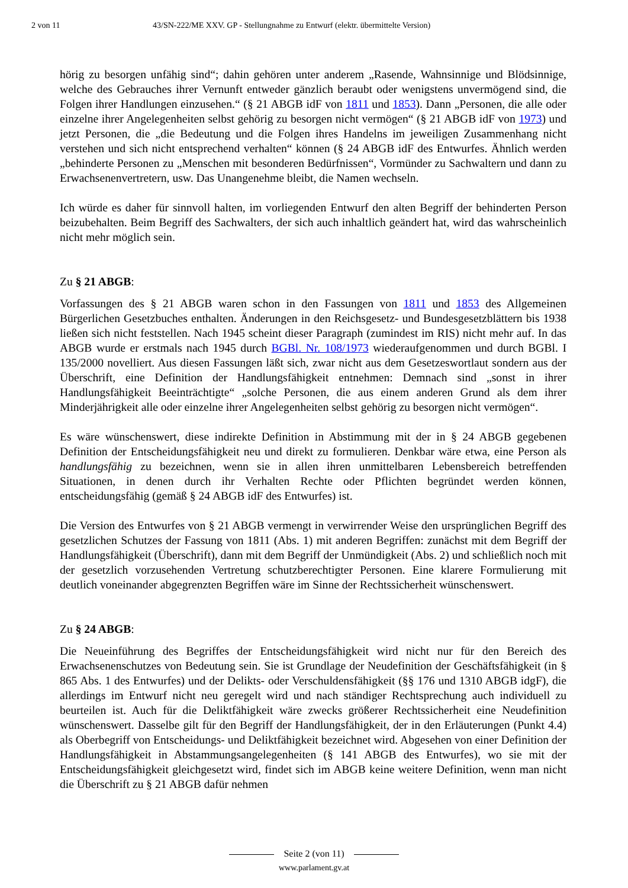2 von 11 43/SN-222/ME XXV. GP - Stellungnahme zu Entwurf (elektr. übermittelte Version)
hörig zu besorgen unfähig sind“; dahin gehören unter anderem „Rasende, Wahnsinnige und Blödsinnige, welche des Gebrauches ihrer Vernunft entweder gänzlich beraubt oder wenigstens unvermögend sind, die Folgen ihrer Handlungen einzusehen.“ (§ 21 ABGB idF von 1811 und 1853). Dann „Personen, die alle oder einzelne ihrer Angelegenheiten selbst gehörig zu besorgen nicht vermögen“ (§ 21 ABGB idF von 1973) und jetzt Personen, die „die Bedeutung und die Folgen ihres Handelns im jeweiligen Zusammenhang nicht verstehen und sich nicht entsprechend verhalten“ können (§ 24 ABGB idF des Entwurfes. Ähnlich werden „behinderte Personen zu „Menschen mit besonderen Bedürfnissen“, Vormünder zu Sachwaltern und dann zu Erwachsenenvertretern, usw. Das Unangenehme bleibt, die Namen wechseln.
Ich würde es daher für sinnvoll halten, im vorliegenden Entwurf den alten Begriff der behinderten Person beizubehalten. Beim Begriff des Sachwalters, der sich auch inhaltlich geändert hat, wird das wahrscheinlich nicht mehr möglich sein.
Zu § 21 ABGB:
Vorfassungen des § 21 ABGB waren schon in den Fassungen von 1811 und 1853 des Allgemeinen Bürgerlichen Gesetzbuches enthalten. Änderungen in den Reichsgesetz- und Bundesgesetzblättern bis 1938 ließen sich nicht feststellen. Nach 1945 scheint dieser Paragraph (zumindest im RIS) nicht mehr auf. In das ABGB wurde er erstmals nach 1945 durch BGBl. Nr. 108/1973 wiederaufgenommen und durch BGBl. I 135/2000 novelliert. Aus diesen Fassungen läßt sich, zwar nicht aus dem Gesetzeswortlaut sondern aus der Überschrift, eine Definition der Handlungsfähigkeit entnehmen: Demnach sind „sonst in ihrer Handlungsfähigkeit Beeinträchtigte“ „solche Personen, die aus einem anderen Grund als dem ihrer Minderjährigkeit alle oder einzelne ihrer Angelegenheiten selbst gehörig zu besorgen nicht vermögen“.
Es wäre wünschenswert, diese indirekte Definition in Abstimmung mit der in § 24 ABGB gegebenen Definition der Entscheidungsfähigkeit neu und direkt zu formulieren. Denkbar wäre etwa, eine Person als handlungsfähig zu bezeichnen, wenn sie in allen ihren unmittelbaren Lebensbereich betreffenden Situationen, in denen durch ihr Verhalten Rechte oder Pflichten begründet werden können, entscheidungsfähig (gemäß § 24 ABGB idF des Entwurfes) ist.
Die Version des Entwurfes von § 21 ABGB vermengt in verwirrender Weise den ursprünglichen Begriff des gesetzlichen Schutzes der Fassung von 1811 (Abs. 1) mit anderen Begriffen: zunächst mit dem Begriff der Handlungsfähigkeit (Überschrift), dann mit dem Begriff der Unmündigkeit (Abs. 2) und schließlich noch mit der gesetzlich vorzusehenden Vertretung schutzberechtigter Personen. Eine klarere Formulierung mit deutlich voneinander abgegrenzten Begriffen wäre im Sinne der Rechtssicherheit wünschenswert.
Zu § 24 ABGB:
Die Neueinführung des Begriffes der Entscheidungsfähigkeit wird nicht nur für den Bereich des Erwachsenenschutzes von Bedeutung sein. Sie ist Grundlage der Neudefinition der Geschäftsfähigkeit (in § 865 Abs. 1 des Entwurfes) und der Delikts- oder Verschuldensfähigkeit (§§ 176 und 1310 ABGB idgF), die allerdings im Entwurf nicht neu geregelt wird und nach ständiger Rechtsprechung auch individuell zu beurteilen ist. Auch für die Deliktfähigkeit wäre zwecks größerer Rechtssicherheit eine Neudefinition wünschenswert. Dasselbe gilt für den Begriff der Handlungsfähigkeit, der in den Erläuterungen (Punkt 4.4) als Oberbegriff von Entscheidungs- und Deliktfähigkeit bezeichnet wird. Abgesehen von einer Definition der Handlungsfähigkeit in Abstammungsangelegenheiten (§ 141 ABGB des Entwurfes), wo sie mit der Entscheidungsfähigkeit gleichgesetzt wird, findet sich im ABGB keine weitere Definition, wenn man nicht die Überschrift zu § 21 ABGB dafür nehmen
Seite 2 (von 11)
www.parlament.gv.at